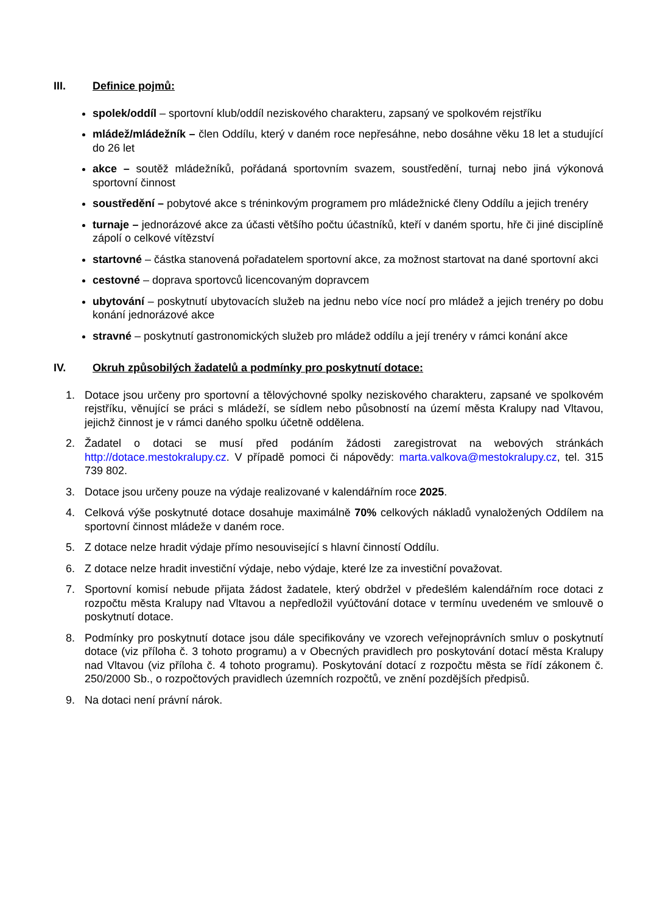III. Definice pojmů:
spolek/oddíl – sportovní klub/oddíl neziskového charakteru, zapsaný ve spolkovém rejstříku
mládež/mládežník – člen Oddílu, který v daném roce nepřesáhne, nebo dosáhne věku 18 let a studující do 26 let
akce – soutěž mládežníků, pořádaná sportovním svazem, soustředění, turnaj nebo jiná výkonová sportovní činnost
soustředění – pobytové akce s tréninkovým programem pro mládežnické členy Oddílu a jejich trenéry
turnaje – jednorázové akce za účasti většího počtu účastníků, kteří v daném sportu, hře či jiné disciplíně zápolí o celkové vítězství
startovné – částka stanovená pořadatelem sportovní akce, za možnost startovat na dané sportovní akci
cestovné – doprava sportovců licencovaným dopravcem
ubytování – poskytnutí ubytovacích služeb na jednu nebo více nocí pro mládež a jejich trenéry po dobu konání jednorázové akce
stravné – poskytnutí gastronomických služeb pro mládež oddílu a její trenéry v rámci konání akce
IV. Okruh způsobilých žadatelů a podmínky pro poskytnutí dotace:
1. Dotace jsou určeny pro sportovní a tělovýchovné spolky neziskového charakteru, zapsané ve spolkovém rejstříku, věnující se práci s mládeží, se sídlem nebo působností na území města Kralupy nad Vltavou, jejichž činnost je v rámci daného spolku účetně oddělena.
2. Žadatel o dotaci se musí před podáním žádosti zaregistrovat na webových stránkách http://dotace.mestokralupy.cz. V případě pomoci či nápovědy: marta.valkova@mestokralupy.cz, tel. 315 739 802.
3. Dotace jsou určeny pouze na výdaje realizované v kalendářním roce 2025.
4. Celková výše poskytnuté dotace dosahuje maximálně 70% celkových nákladů vynaložených Oddílem na sportovní činnost mládeže v daném roce.
5. Z dotace nelze hradit výdaje přímo nesouvisející s hlavní činností Oddílu.
6. Z dotace nelze hradit investiční výdaje, nebo výdaje, které lze za investiční považovat.
7. Sportovní komisí nebude přijata žádost žadatele, který obdržel v předešlém kalendářním roce dotaci z rozpočtu města Kralupy nad Vltavou a nepředložil vyúčtování dotace v termínu uvedeném ve smlouvě o poskytnutí dotace.
8. Podmínky pro poskytnutí dotace jsou dále specifikovány ve vzorech veřejnoprávních smluv o poskytnutí dotace (viz příloha č. 3 tohoto programu) a v Obecných pravidlech pro poskytování dotací města Kralupy nad Vltavou (viz příloha č. 4 tohoto programu). Poskytování dotací z rozpočtu města se řídí zákonem č. 250/2000 Sb., o rozpočtových pravidlech územních rozpočtů, ve znění pozdějších předpisů.
9. Na dotaci není právní nárok.